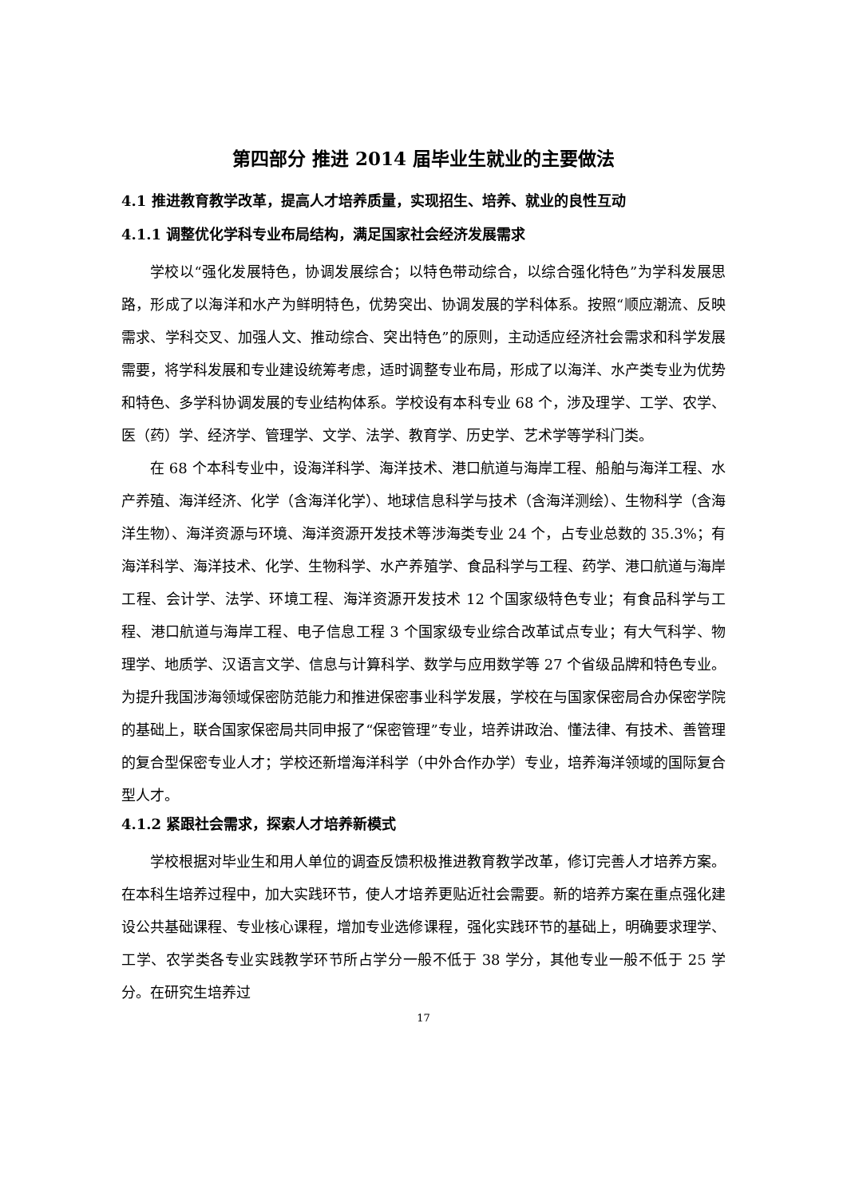第四部分 推进 2014 届毕业生就业的主要做法
4.1 推进教育教学改革，提高人才培养质量，实现招生、培养、就业的良性互动
4.1.1 调整优化学科专业布局结构，满足国家社会经济发展需求
学校以“强化发展特色，协调发展综合；以特色带动综合，以综合强化特色”为学科发展思路，形成了以海洋和水产为鲜明特色，优势突出、协调发展的学科体系。按照“顺应潮流、反映需求、学科交叉、加强人文、推动综合、突出特色”的原则，主动适应经济社会需求和科学发展需要，将学科发展和专业建设统筹考虑，适时调整专业布局，形成了以海洋、水产类专业为优势和特色、多学科协调发展的专业结构体系。学校设有本科专业 68 个，涉及理学、工学、农学、医（药）学、经济学、管理学、文学、法学、教育学、历史学、艺术学等学科门类。
在 68 个本科专业中，设海洋科学、海洋技术、港口航道与海岸工程、船舶与海洋工程、水产养殖、海洋经济、化学（含海洋化学）、地球信息科学与技术（含海洋测绘）、生物科学（含海洋生物）、海洋资源与环境、海洋资源开发技术等涉海类专业 24 个，占专业总数的 35.3%；有海洋科学、海洋技术、化学、生物科学、水产养殖学、食品科学与工程、药学、港口航道与海岸工程、会计学、法学、环境工程、海洋资源开发技术 12 个国家级特色专业；有食品科学与工程、港口航道与海岸工程、电子信息工程 3 个国家级专业综合改革试点专业；有大气科学、物理学、地质学、汉语言文学、信息与计算科学、数学与应用数学等 27 个省级品牌和特色专业。为提升我国涉海领域保密防范能力和推进保密事业科学发展，学校在与国家保密局合办保密学院的基础上，联合国家保密局共同申报了“保密管理”专业，培养讲政治、懂法律、有技术、善管理的复合型保密专业人才；学校还新增海洋科学（中外合作办学）专业，培养海洋领域的国际复合型人才。
4.1.2 紧跟社会需求，探索人才培养新模式
学校根据对毕业生和用人单位的调查反馈积极推进教育教学改革，修订完善人才培养方案。在本科生培养过程中，加大实践环节，使人才培养更贴近社会需要。新的培养方案在重点强化建设公共基础课程、专业核心课程，增加专业选修课程，强化实践环节的基础上，明确要求理学、工学、农学类各专业实践教学环节所占学分一般不低于 38 学分，其他专业一般不低于 25 学分。在研究生培养过
17